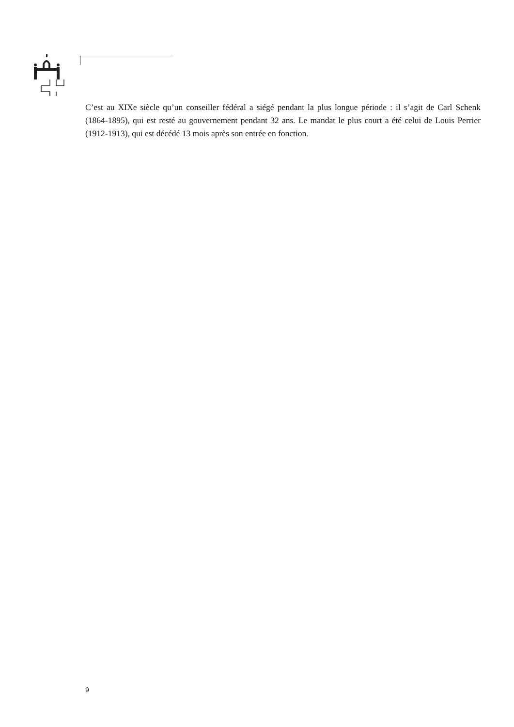C’est au XIXe siècle qu’un conseiller fédéral a siégé pendant la plus longue période : il s’agit de Carl Schenk (1864-1895), qui est resté au gouvernement pendant 32 ans. Le mandat le plus court a été celui de Louis Perrier (1912-1913), qui est décédé 13 mois après son entrée en fonction.
9